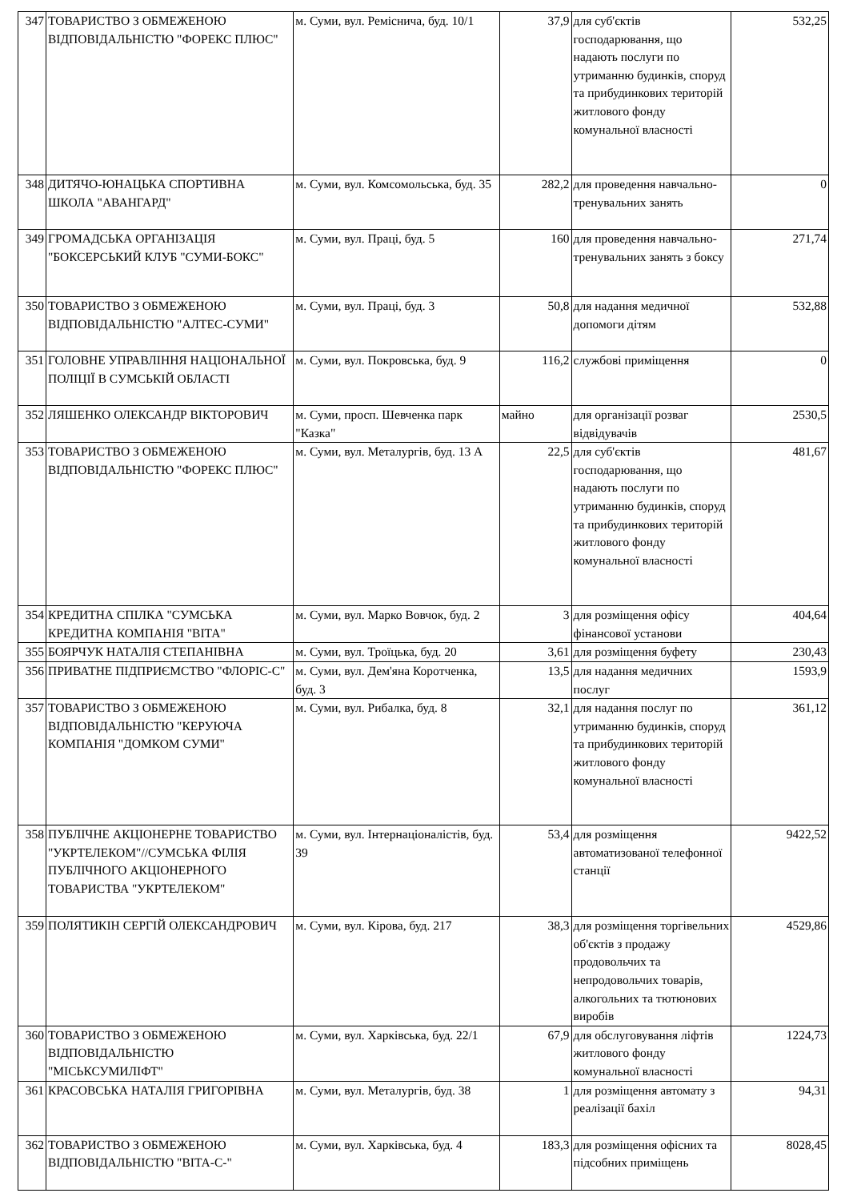| 347 | ТОВАРИСТВО З ОБМЕЖЕНОЮ ВІДПОВІДАЛЬНІСТЮ "ФОРЕКС ПЛЮС" | м. Суми, вул. Ремісничa, буд. 10/1 | 37,9 | для суб'єктів господарювання, що надають послуги по утриманню будинків, споруд та прибудинкових територій житлового фонду комунальної власності | 532,25 |
| 348 | ДИТЯЧО-ЮНАЦЬКА СПОРТИВНА ШКОЛА "АВАНГАРД" | м. Суми, вул. Комсомольська, буд. 35 | 282,2 | для проведення навчально-тренувальних занять | 0 |
| 349 | ГРОМАДСЬКА ОРГАНІЗАЦІЯ "БОКСЕРСЬКИЙ КЛУБ "СУМИ-БОКС" | м. Суми, вул. Праці, буд. 5 | 160 | для проведення навчально-тренувальних занять з боксу | 271,74 |
| 350 | ТОВАРИСТВО З ОБМЕЖЕНОЮ ВІДПОВІДАЛЬНІСТЮ "АЛТЕС-СУМИ" | м. Суми, вул. Праці, буд. 3 | 50,8 | для надання медичної допомоги дітям | 532,88 |
| 351 | ГОЛОВНЕ УПРАВЛІННЯ НАЦІОНАЛЬНОЇ ПОЛІЦІЇ В СУМСЬКІЙ ОБЛАСТІ | м. Суми, вул. Покровська, буд. 9 | 116,2 | службові приміщення | 0 |
| 352 | ЛЯШЕНКО ОЛЕКСАНДР ВІКТОРОВИЧ | м. Суми, просп. Шевченка парк "Казка" | майно | для організації розваг відвідувачів | 2530,5 |
| 353 | ТОВАРИСТВО З ОБМЕЖЕНОЮ ВІДПОВІДАЛЬНІСТЮ "ФОРЕКС ПЛЮС" | м. Суми, вул. Металургів, буд. 13 А | 22,5 | для суб'єктів господарювання, що надають послуги по утриманню будинків, споруд та прибудинкових територій житлового фонду комунальної власності | 481,67 |
| 354 | КРЕДИТНА СПІЛКА "СУМСЬКА КРЕДИТНА КОМПАНІЯ "ВІТА" | м. Суми, вул. Марко Вовчок, буд. 2 | 3 | для розміщення офісу фінансової установи | 404,64 |
| 355 | БОЯРЧУК НАТАЛІЯ СТЕПАНІВНА | м. Суми, вул. Троїцька, буд. 20 | 3,61 | для розміщення буфету | 230,43 |
| 356 | ПРИВАТНЕ ПІДПРИЄМСТВО "ФЛОРІС-С" | м. Суми, вул. Дем'яна Коротченка, буд. 3 | 13,5 | для надання медичних послуг | 1593,9 |
| 357 | ТОВАРИСТВО З ОБМЕЖЕНОЮ ВІДПОВІДАЛЬНІСТЮ "КЕРУЮЧА КОМПАНІЯ "ДОМКОМ СУМИ" | м. Суми, вул. Рибалка, буд. 8 | 32,1 | для надання послуг по утриманню будинків, споруд та прибудинкових територій житлового фонду комунальної власності | 361,12 |
| 358 | ПУБЛІЧНЕ АКЦІОНЕРНЕ ТОВАРИСТВО "УКРТЕЛЕКОМ"//СУМСЬКА ФІЛІЯ ПУБЛІЧНОГО АКЦІОНЕРНОГО ТОВАРИСТВА "УКРТЕЛЕКОМ" | м. Суми, вул. Інтернаціоналістів, буд. 39 | 53,4 | для розміщення автоматизованої телефонної станції | 9422,52 |
| 359 | ПОЛЯТИКІН СЕРГІЙ ОЛЕКСАНДРОВИЧ | м. Суми, вул. Кірова, буд. 217 | 38,3 | для розміщення торгівельних об'єктів з продажу продовольчих та непродовольчих товарів, алкогольних та тютюнових виробів | 4529,86 |
| 360 | ТОВАРИСТВО З ОБМЕЖЕНОЮ ВІДПОВІДАЛЬНІСТЮ "МІСЬКСУМИЛІФТ" | м. Суми, вул. Харківська, буд. 22/1 | 67,9 | для обслуговування ліфтів житлового фонду комунальної власності | 1224,73 |
| 361 | КРАСОВСЬКА НАТАЛІЯ ГРИГОРІВНА | м. Суми, вул. Металургів, буд. 38 | 1 | для розміщення автомату з реалізації бахіл | 94,31 |
| 362 | ТОВАРИСТВО З ОБМЕЖЕНОЮ ВІДПОВІДАЛЬНІСТЮ "ВІТА-С-" | м. Суми, вул. Харківська, буд. 4 | 183,3 | для розміщення офісних та підсобних приміщень | 8028,45 |